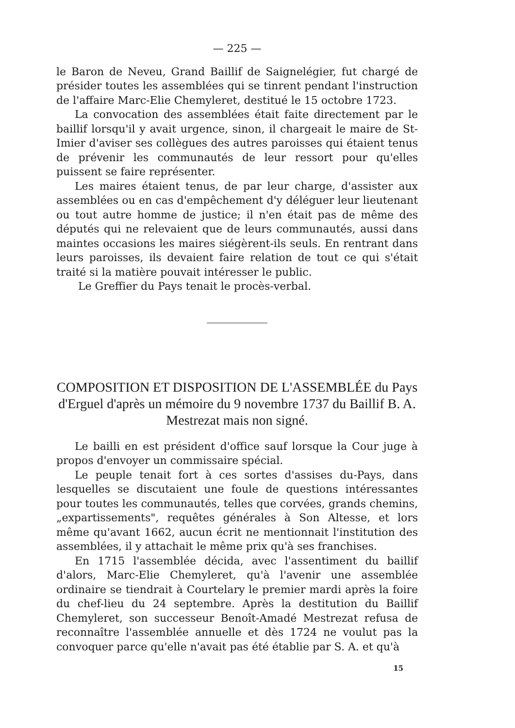— 225 —
le Baron de Neveu, Grand Baillif de Saignelégier, fut chargé de présider toutes les assemblées qui se tinrent pendant l'instruction de l'affaire Marc-Elie Chemyleret, destitué le 15 octobre 1723.
La convocation des assemblées était faite directement par le baillif lorsqu'il y avait urgence, sinon, il chargeait le maire de St-Imier d'aviser ses collègues des autres paroisses qui étaient tenus de prévenir les communautés de leur ressort pour qu'elles puissent se faire représenter.
Les maires étaient tenus, de par leur charge, d'assister aux assemblées ou en cas d'empêchement d'y déléguer leur lieutenant ou tout autre homme de justice; il n'en était pas de même des députés qui ne relevaient que de leurs communautés, aussi dans maintes occasions les maires siégèrent-ils seuls. En rentrant dans leurs paroisses, ils devaient faire relation de tout ce qui s'était traité si la matière pouvait intéresser le public.
Le Greffier du Pays tenait le procès-verbal.
COMPOSITION ET DISPOSITION DE L'ASSEMBLÉE du Pays d'Erguel d'après un mémoire du 9 novembre 1737 du Baillif B. A. Mestrezat mais non signé.
Le bailli en est président d'office sauf lorsque la Cour juge à propos d'envoyer un commissaire spécial.
Le peuple tenait fort à ces sortes d'assises du-Pays, dans lesquelles se discutaient une foule de questions intéressantes pour toutes les communautés, telles que corvées, grands chemins, „expartissements", requêtes générales à Son Altesse, et lors même qu'avant 1662, aucun écrit ne mentionnait l'institution des assemblées, il y attachait le même prix qu'à ses franchises.
En 1715 l'assemblée décida, avec l'assentiment du baillif d'alors, Marc-Elie Chemyleret, qu'à l'avenir une assemblée ordinaire se tiendrait à Courtelary le premier mardi après la foire du chef-lieu du 24 septembre. Après la destitution du Baillif Chemyleret, son successeur Benoît-Amadé Mestrezat refusa de reconnaître l'assemblée annuelle et dès 1724 ne voulut pas la convoquer parce qu'elle n'avait pas été établie par S. A. et qu'à
15